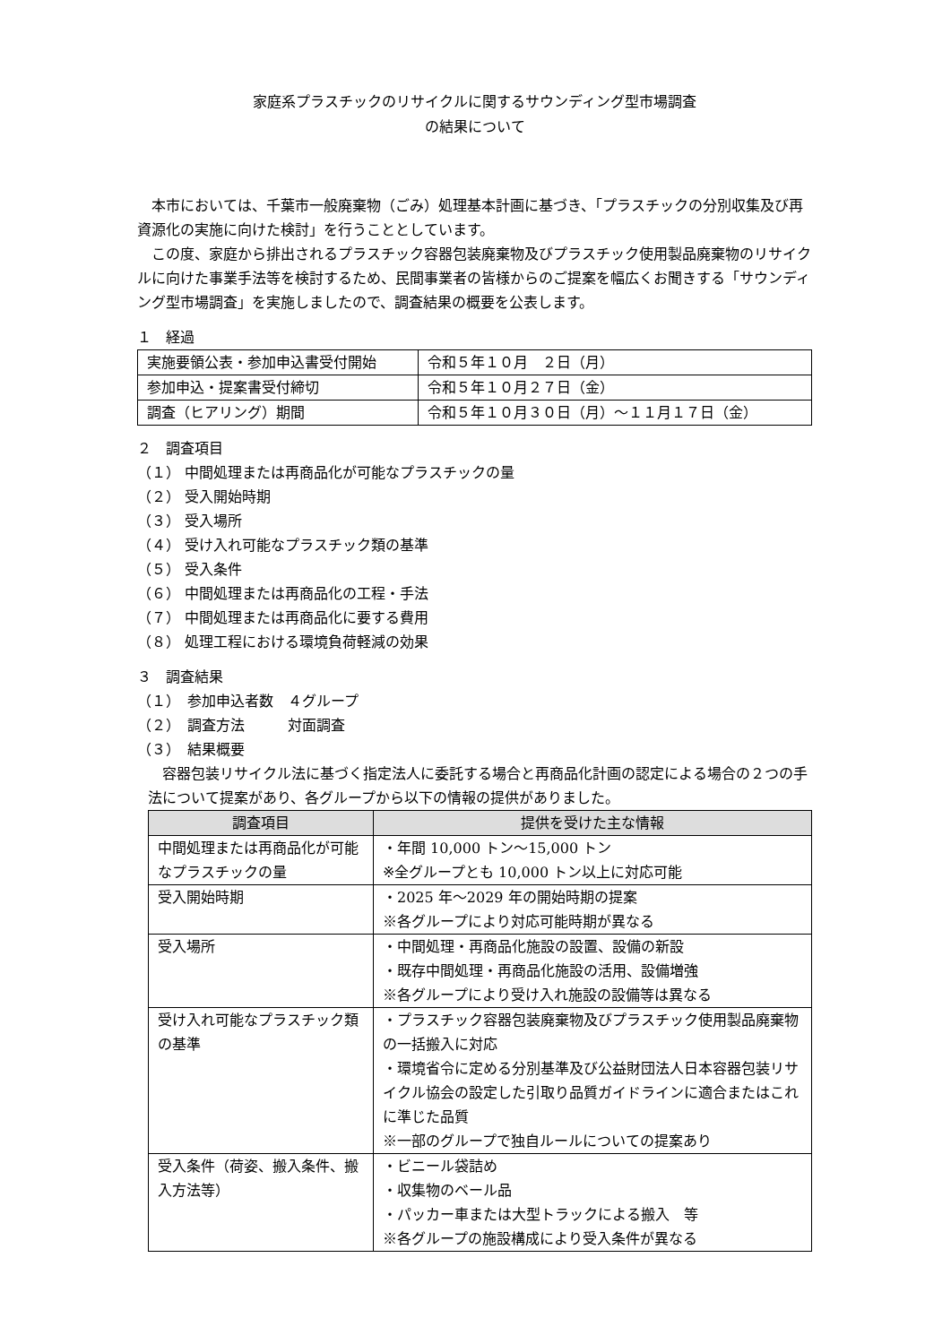家庭系プラスチックのリサイクルに関するサウンディング型市場調査
の結果について
本市においては、千葉市一般廃棄物（ごみ）処理基本計画に基づき、「プラスチックの分別収集及び再資源化の実施に向けた検討」を行うこととしています。
この度、家庭から排出されるプラスチック容器包装廃棄物及びプラスチック使用製品廃棄物のリサイクルに向けた事業手法等を検討するため、民間事業者の皆様からのご提案を幅広くお聞きする「サウンディング型市場調査」を実施しましたので、調査結果の概要を公表します。
１　経過
| 実施要領公表・参加申込書受付開始 | 令和５年１０月 ２日（月） |
| 参加申込・提案書受付締切 | 令和５年１０月２７日（金） |
| 調査（ヒアリング）期間 | 令和５年１０月３０日（月）～１１月１７日（金） |
２　調査項目
（１） 中間処理または再商品化が可能なプラスチックの量
（２） 受入開始時期
（３） 受入場所
（４） 受け入れ可能なプラスチック類の基準
（５） 受入条件
（６） 中間処理または再商品化の工程・手法
（７） 中間処理または再商品化に要する費用
（８） 処理工程における環境負荷軽減の効果
３　調査結果
（１）　参加申込者数　４グループ
（２）　調査方法　　　対面調査
（３）　結果概要
容器包装リサイクル法に基づく指定法人に委託する場合と再商品化計画の認定による場合の２つの手法について提案があり、各グループから以下の情報の提供がありました。
| 調査項目 | 提供を受けた主な情報 |
| --- | --- |
| 中間処理または再商品化が可能なプラスチックの量 | ・年間 10,000 トン～15,000 トン ※全グループとも 10,000 トン以上に対応可能 |
| 受入開始時期 | ・2025 年～2029 年の開始時期の提案 ※各グループにより対応可能時期が異なる |
| 受入場所 | ・中間処理・再商品化施設の設置、設備の新設 ・既存中間処理・再商品化施設の活用、設備増強 ※各グループにより受け入れ施設の設備等は異なる |
| 受け入れ可能なプラスチック類の基準 | ・プラスチック容器包装廃棄物及びプラスチック使用製品廃棄物の一括搬入に対応 ・環境省令に定める分別基準及び公益財団法人日本容器包装リサイクル協会の設定した引取り品質ガイドラインに適合またはこれに準じた品質 ※一部のグループで独自ルールについての提案あり |
| 受入条件（荷姿、搬入条件、搬入方法等） | ・ビニール袋詰め ・収集物のベール品 ・パッカー車または大型トラックによる搬入 等 ※各グループの施設構成により受入条件が異なる |